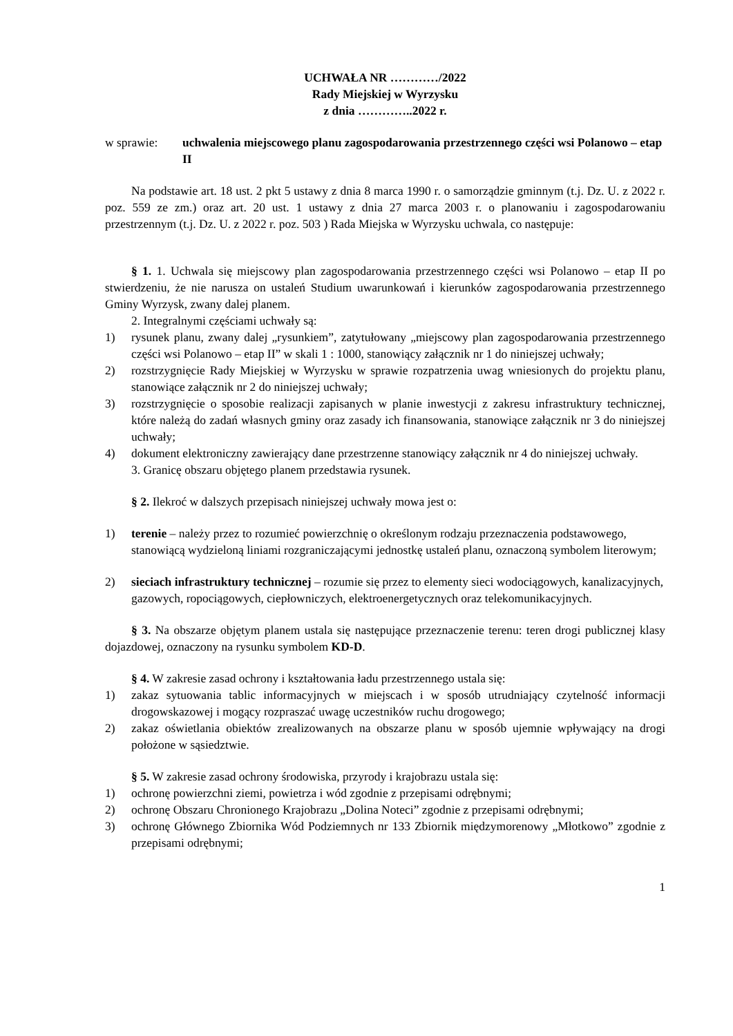UCHWAŁA NR …………/2022
Rady Miejskiej w Wyrzysku
z dnia …………..2022 r.
w sprawie: uchwalenia miejscowego planu zagospodarowania przestrzennego części wsi Polanowo – etap II
Na podstawie art. 18 ust. 2 pkt 5 ustawy z dnia 8 marca 1990 r. o samorządzie gminnym (t.j. Dz. U. z 2022 r. poz. 559 ze zm.) oraz art. 20 ust. 1 ustawy z dnia 27 marca 2003 r. o planowaniu i zagospodarowaniu przestrzennym (t.j. Dz. U. z 2022 r. poz. 503 ) Rada Miejska w Wyrzysku uchwala, co następuje:
§ 1. 1. Uchwala się miejscowy plan zagospodarowania przestrzennego części wsi Polanowo – etap II po stwierdzeniu, że nie narusza on ustaleń Studium uwarunkowań i kierunków zagospodarowania przestrzennego Gminy Wyrzysk, zwany dalej planem.
2. Integralnymi częściami uchwały są:
1) rysunek planu, zwany dalej „rysunkiem”, zatytułowany „miejscowy plan zagospodarowania przestrzennego części wsi Polanowo – etap II” w skali 1 : 1000, stanowiący załącznik nr 1 do niniejszej uchwały;
2) rozstrzygnięcie Rady Miejskiej w Wyrzysku w sprawie rozpatrzenia uwag wniesionych do projektu planu, stanowiące załącznik nr 2 do niniejszej uchwały;
3) rozstrzygnięcie o sposobie realizacji zapisanych w planie inwestycji z zakresu infrastruktury technicznej, które należą do zadań własnych gminy oraz zasady ich finansowania, stanowiące załącznik nr 3 do niniejszej uchwały;
4) dokument elektroniczny zawierający dane przestrzenne stanowiący załącznik nr 4 do niniejszej uchwały.
3. Granicę obszaru objętego planem przedstawia rysunek.
§ 2. Ilekroć w dalszych przepisach niniejszej uchwały mowa jest o:
1) terenie – należy przez to rozumieć powierzchnię o określonym rodzaju przeznaczenia podstawowego, stanowiącą wydzieloną liniami rozgraniczającymi jednostkę ustaleń planu, oznaczoną symbolem literowym;
2) sieciach infrastruktury technicznej – rozumie się przez to elementy sieci wodociągowych, kanalizacyjnych, gazowych, ropociągowych, ciepłowniczych, elektroenergetycznych oraz telekomunikacyjnych.
§ 3. Na obszarze objętym planem ustala się następujące przeznaczenie terenu: teren drogi publicznej klasy dojazdowej, oznaczony na rysunku symbolem KD-D.
§ 4. W zakresie zasad ochrony i kształtowania ładu przestrzennego ustala się:
1) zakaz sytuowania tablic informacyjnych w miejscach i w sposób utrudniający czytelność informacji drogowskazowej i mogący rozpraszać uwagę uczestników ruchu drogowego;
2) zakaz oświetlania obiektów zrealizowanych na obszarze planu w sposób ujemnie wpływający na drogi położone w sąsiedztwie.
§ 5. W zakresie zasad ochrony środowiska, przyrody i krajobrazu ustala się:
1) ochronę powierzchni ziemi, powietrza i wód zgodnie z przepisami odrębnymi;
2) ochronę Obszaru Chronionego Krajobrazu „Dolina Noteci” zgodnie z przepisami odrębnymi;
3) ochronę Głównego Zbiornika Wód Podziemnych nr 133 Zbiornik międzymorenowy „Młotkowo” zgodnie z przepisami odrębnymi;
1